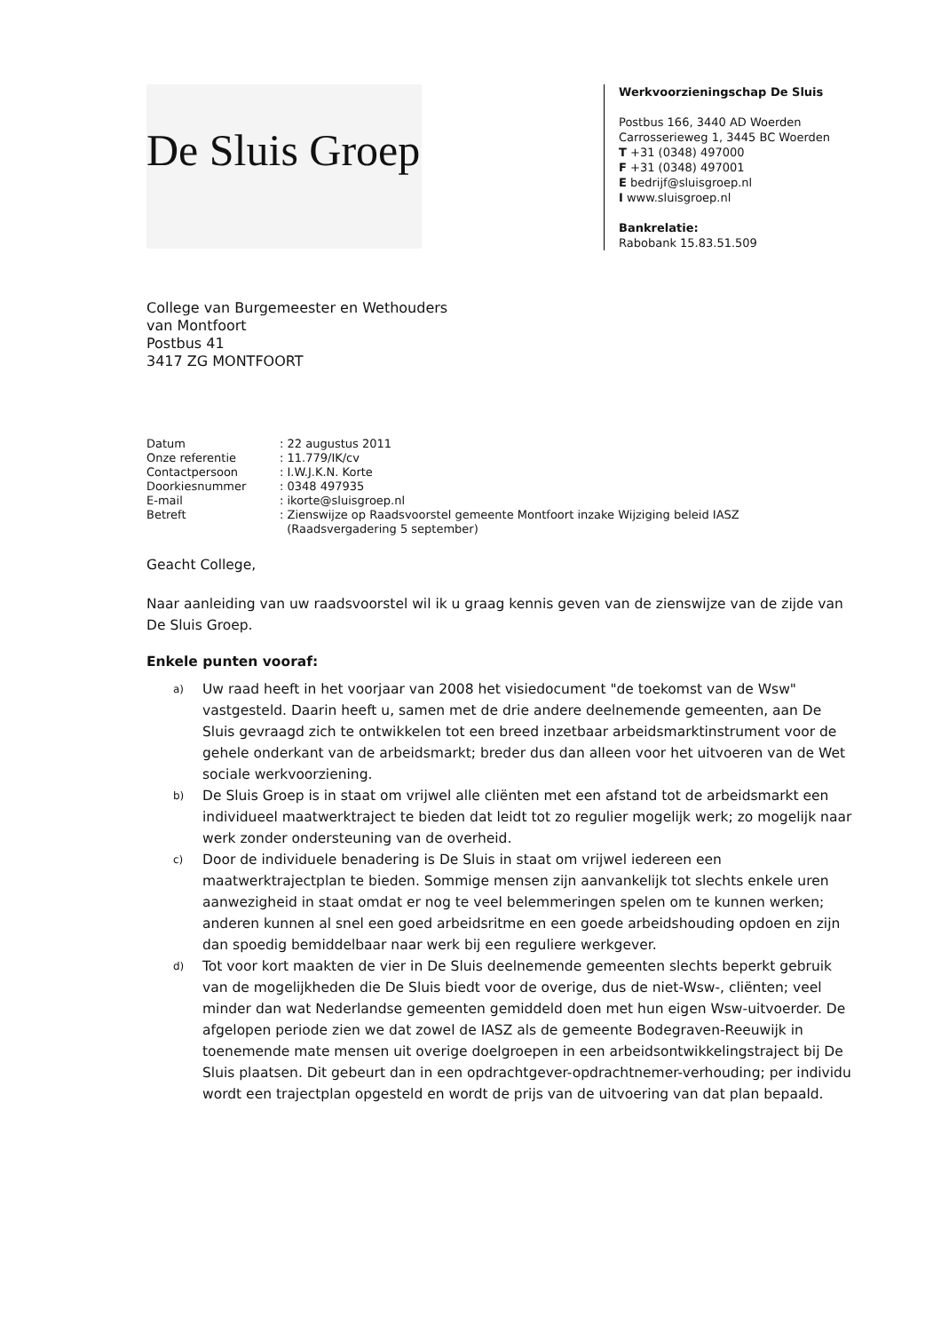De Sluis Groep
Werkvoorzieningschap De Sluis
Postbus 166, 3440 AD Woerden
Carrosserieweg 1, 3445 BC Woerden
T +31 (0348) 497000
F +31 (0348) 497001
E bedrijf@sluisgroep.nl
I www.sluisgroep.nl
Bankrelatie:
Rabobank 15.83.51.509
College van Burgemeester en Wethouders
van Montfoort
Postbus 41
3417 ZG MONTFOORT
| Datum | : 22 augustus 2011 |
| Onze referentie | : 11.779/IK/cv |
| Contactpersoon | : I.W.J.K.N. Korte |
| Doorkiesnummer | : 0348 497935 |
| E-mail | : ikorte@sluisgroep.nl |
| Betreft | : Zienswijze op Raadsvoorstel gemeente Montfoort inzake Wijziging beleid IASZ (Raadsvergadering 5 september) |
Geacht College,
Naar aanleiding van uw raadsvoorstel wil ik u graag kennis geven van de zienswijze van de zijde van De Sluis Groep.
Enkele punten vooraf:
a)
Uw raad heeft in het voorjaar van 2008 het visiedocument "de toekomst van de Wsw" vastgesteld. Daarin heeft u, samen met de drie andere deelnemende gemeenten, aan De Sluis gevraagd zich te ontwikkelen tot een breed inzetbaar arbeidsmarktinstrument voor de gehele onderkant van de arbeidsmarkt; breder dus dan alleen voor het uitvoeren van de Wet sociale werkvoorziening.
b)
De Sluis Groep is in staat om vrijwel alle cliënten met een afstand tot de arbeidsmarkt een individueel maatwerktraject te bieden dat leidt tot zo regulier mogelijk werk; zo mogelijk naar werk zonder ondersteuning van de overheid.
c)
Door de individuele benadering is De Sluis in staat om vrijwel iedereen een maatwerktrajectplan te bieden. Sommige mensen zijn aanvankelijk tot slechts enkele uren aanwezigheid in staat omdat er nog te veel belemmeringen spelen om te kunnen werken; anderen kunnen al snel een goed arbeidsritme en een goede arbeidshouding opdoen en zijn dan spoedig bemiddelbaar naar werk bij een reguliere werkgever.
d)
Tot voor kort maakten de vier in De Sluis deelnemende gemeenten slechts beperkt gebruik van de mogelijkheden die De Sluis biedt voor de overige, dus de niet-Wsw-, cliënten; veel minder dan wat Nederlandse gemeenten gemiddeld doen met hun eigen Wsw-uitvoerder. De afgelopen periode zien we dat zowel de IASZ als de gemeente Bodegraven-Reeuwijk in toenemende mate mensen uit overige doelgroepen in een arbeidsontwikkelingstraject bij De Sluis plaatsen. Dit gebeurt dan in een opdrachtgever-opdrachtnemer-verhouding; per individu wordt een trajectplan opgesteld en wordt de prijs van de uitvoering van dat plan bepaald.